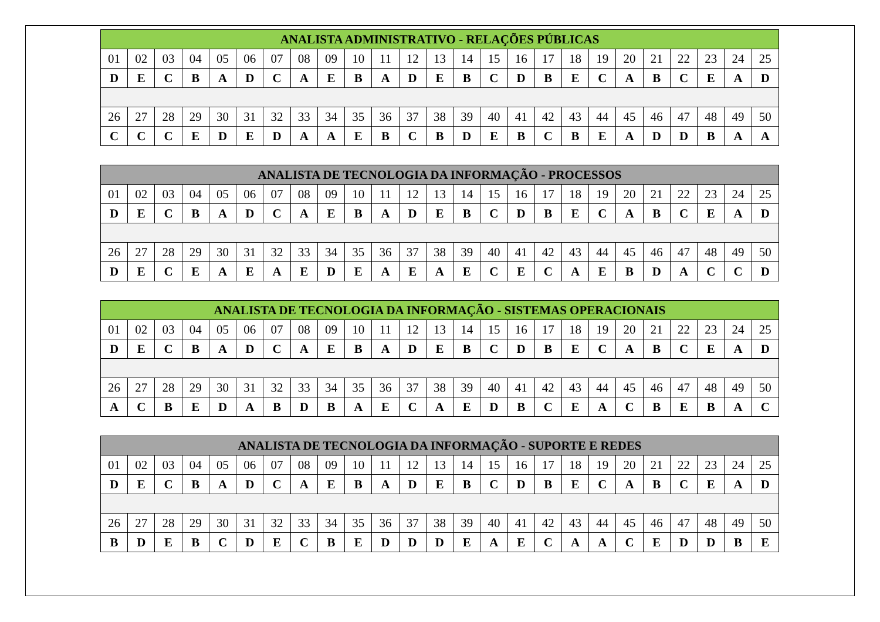| ANALISTA ADMINISTRATIVO - RELAÇÕES PÚBLICAS | | | | | | | | | | | | | | | | | | | | | | | | |
| --- | --- | --- | --- | --- | --- | --- | --- | --- | --- | --- | --- | --- | --- | --- | --- | --- | --- | --- | --- | --- | --- | --- | --- | --- |
| 01 | 02 | 03 | 04 | 05 | 06 | 07 | 08 | 09 | 10 | 11 | 12 | 13 | 14 | 15 | 16 | 17 | 18 | 19 | 20 | 21 | 22 | 23 | 24 | 25 |
| D | E | C | B | A | D | C | A | E | B | A | D | E | B | C | D | B | E | C | A | B | C | E | A | D |
| 26 | 27 | 28 | 29 | 30 | 31 | 32 | 33 | 34 | 35 | 36 | 37 | 38 | 39 | 40 | 41 | 42 | 43 | 44 | 45 | 46 | 47 | 48 | 49 | 50 |
| C | C | C | E | D | E | D | A | A | E | B | C | B | D | E | B | C | B | E | A | D | D | B | A | A |
| ANALISTA DE TECNOLOGIA DA INFORMAÇÃO - PROCESSOS | | | | | | | | | | | | | | | | | | | | | | | | |
| --- | --- | --- | --- | --- | --- | --- | --- | --- | --- | --- | --- | --- | --- | --- | --- | --- | --- | --- | --- | --- | --- | --- | --- | --- |
| 01 | 02 | 03 | 04 | 05 | 06 | 07 | 08 | 09 | 10 | 11 | 12 | 13 | 14 | 15 | 16 | 17 | 18 | 19 | 20 | 21 | 22 | 23 | 24 | 25 |
| D | E | C | B | A | D | C | A | E | B | A | D | E | B | C | D | B | E | C | A | B | C | E | A | D |
| 26 | 27 | 28 | 29 | 30 | 31 | 32 | 33 | 34 | 35 | 36 | 37 | 38 | 39 | 40 | 41 | 42 | 43 | 44 | 45 | 46 | 47 | 48 | 49 | 50 |
| D | E | C | E | A | E | A | E | D | E | A | E | A | E | C | E | C | A | E | B | D | A | C | C | D |
| ANALISTA DE TECNOLOGIA DA INFORMAÇÃO - SISTEMAS OPERACIONAIS | | | | | | | | | | | | | | | | | | | | | | | | |
| --- | --- | --- | --- | --- | --- | --- | --- | --- | --- | --- | --- | --- | --- | --- | --- | --- | --- | --- | --- | --- | --- | --- | --- | --- |
| 01 | 02 | 03 | 04 | 05 | 06 | 07 | 08 | 09 | 10 | 11 | 12 | 13 | 14 | 15 | 16 | 17 | 18 | 19 | 20 | 21 | 22 | 23 | 24 | 25 |
| D | E | C | B | A | D | C | A | E | B | A | D | E | B | C | D | B | E | C | A | B | C | E | A | D |
| 26 | 27 | 28 | 29 | 30 | 31 | 32 | 33 | 34 | 35 | 36 | 37 | 38 | 39 | 40 | 41 | 42 | 43 | 44 | 45 | 46 | 47 | 48 | 49 | 50 |
| A | C | B | E | D | A | B | D | B | A | E | C | A | E | D | B | C | E | A | C | B | E | B | A | C |
| ANALISTA DE TECNOLOGIA DA INFORMAÇÃO - SUPORTE E REDES | | | | | | | | | | | | | | | | | | | | | | | | |
| --- | --- | --- | --- | --- | --- | --- | --- | --- | --- | --- | --- | --- | --- | --- | --- | --- | --- | --- | --- | --- | --- | --- | --- | --- |
| 01 | 02 | 03 | 04 | 05 | 06 | 07 | 08 | 09 | 10 | 11 | 12 | 13 | 14 | 15 | 16 | 17 | 18 | 19 | 20 | 21 | 22 | 23 | 24 | 25 |
| D | E | C | B | A | D | C | A | E | B | A | D | E | B | C | D | B | E | C | A | B | C | E | A | D |
| 26 | 27 | 28 | 29 | 30 | 31 | 32 | 33 | 34 | 35 | 36 | 37 | 38 | 39 | 40 | 41 | 42 | 43 | 44 | 45 | 46 | 47 | 48 | 49 | 50 |
| B | D | E | B | C | D | E | C | B | E | D | D | D | E | A | E | C | A | A | C | E | D | D | B | E |